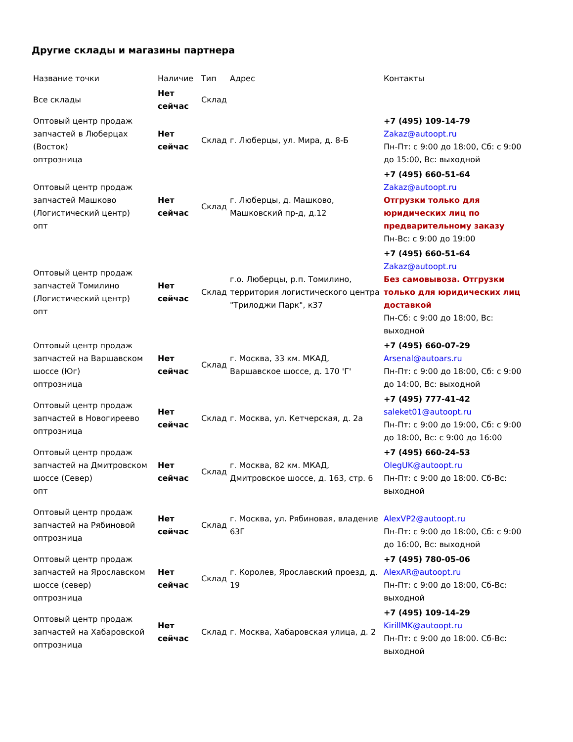Другие склады и магазины партнера
| Название точки | Наличие | Тип | Адрес | Контакты |
| --- | --- | --- | --- | --- |
| Все склады | Нет сейчас | Склад | | |
| Оптовый центр продаж запчастей в Люберцах (Восток) оптрозница | Нет сейчас | Склад | г. Люберцы, ул. Мира, д. 8-Б | +7 (495) 109-14-79 Zakaz@autoopt.ru Пн-Пт: с 9:00 до 18:00, Сб: с 9:00 до 15:00, Вс: выходной |
| Оптовый центр продаж запчастей Машково (Логистический центр) опт | Нет сейчас | Склад | г. Люберцы, д. Машково, Машковский пр-д, д.12 | +7 (495) 660-51-64 Zakaz@autoopt.ru Отгрузки только для юридических лиц по предварительному заказу Пн-Вс: с 9:00 до 19:00 |
| Оптовый центр продаж запчастей Томилино (Логистический центр) опт | Нет сейчас | Склад | г.о. Люберцы, р.п. Томилино, территория логистического центра "Трилоджи Парк", к37 | +7 (495) 660-51-64 Zakaz@autoopt.ru Без самовывоза. Отгрузки только для юридических лиц доставкой Пн-Сб: с 9:00 до 18:00, Вс: выходной |
| Оптовый центр продаж запчастей на Варшавском шоссе (Юг) оптрозница | Нет сейчас | Склад | г. Москва, 33 км. МКАД, Варшавское шоссе, д. 170 'Г' | +7 (495) 660-07-29 Arsenal@autoars.ru Пн-Пт: с 9:00 до 18:00, Сб: с 9:00 до 14:00, Вс: выходной |
| Оптовый центр продаж запчастей в Новогиреево оптрозница | Нет сейчас | Склад | г. Москва, ул. Кетчерская, д. 2а | +7 (495) 777-41-42 saleket01@autoopt.ru Пн-Пт: с 9:00 до 19:00, Сб: с 9:00 до 18:00, Вс: с 9:00 до 16:00 |
| Оптовый центр продаж запчастей на Дмитровском шоссе (Север) опт | Нет сейчас | Склад | г. Москва, 82 км. МКАД, Дмитровское шоссе, д. 163, стр. 6 | +7 (495) 660-24-53 OlegUK@autoopt.ru Пн-Пт: с 9:00 до 18:00. Сб-Вс: выходной |
| Оптовый центр продаж запчастей на Рябиновой оптрозница | Нет сейчас | Склад | г. Москва, ул. Рябиновая, владение 63Г | AlexVP2@autoopt.ru Пн-Пт: с 9:00 до 18:00, Сб: с 9:00 до 16:00, Вс: выходной |
| Оптовый центр продаж запчастей на Ярославском шоссе (север) оптрозница | Нет сейчас | Склад | г. Королев, Ярославский проезд, д. 19 | +7 (495) 780-05-06 AlexAR@autoopt.ru Пн-Пт: с 9:00 до 18:00, Сб-Вс: выходной |
| Оптовый центр продаж запчастей на Хабаровской оптрозница | Нет сейчас | Склад | г. Москва, Хабаровская улица, д. 2 | +7 (495) 109-14-29 KirillMK@autoopt.ru Пн-Пт: с 9:00 до 18:00. Сб-Вс: выходной |